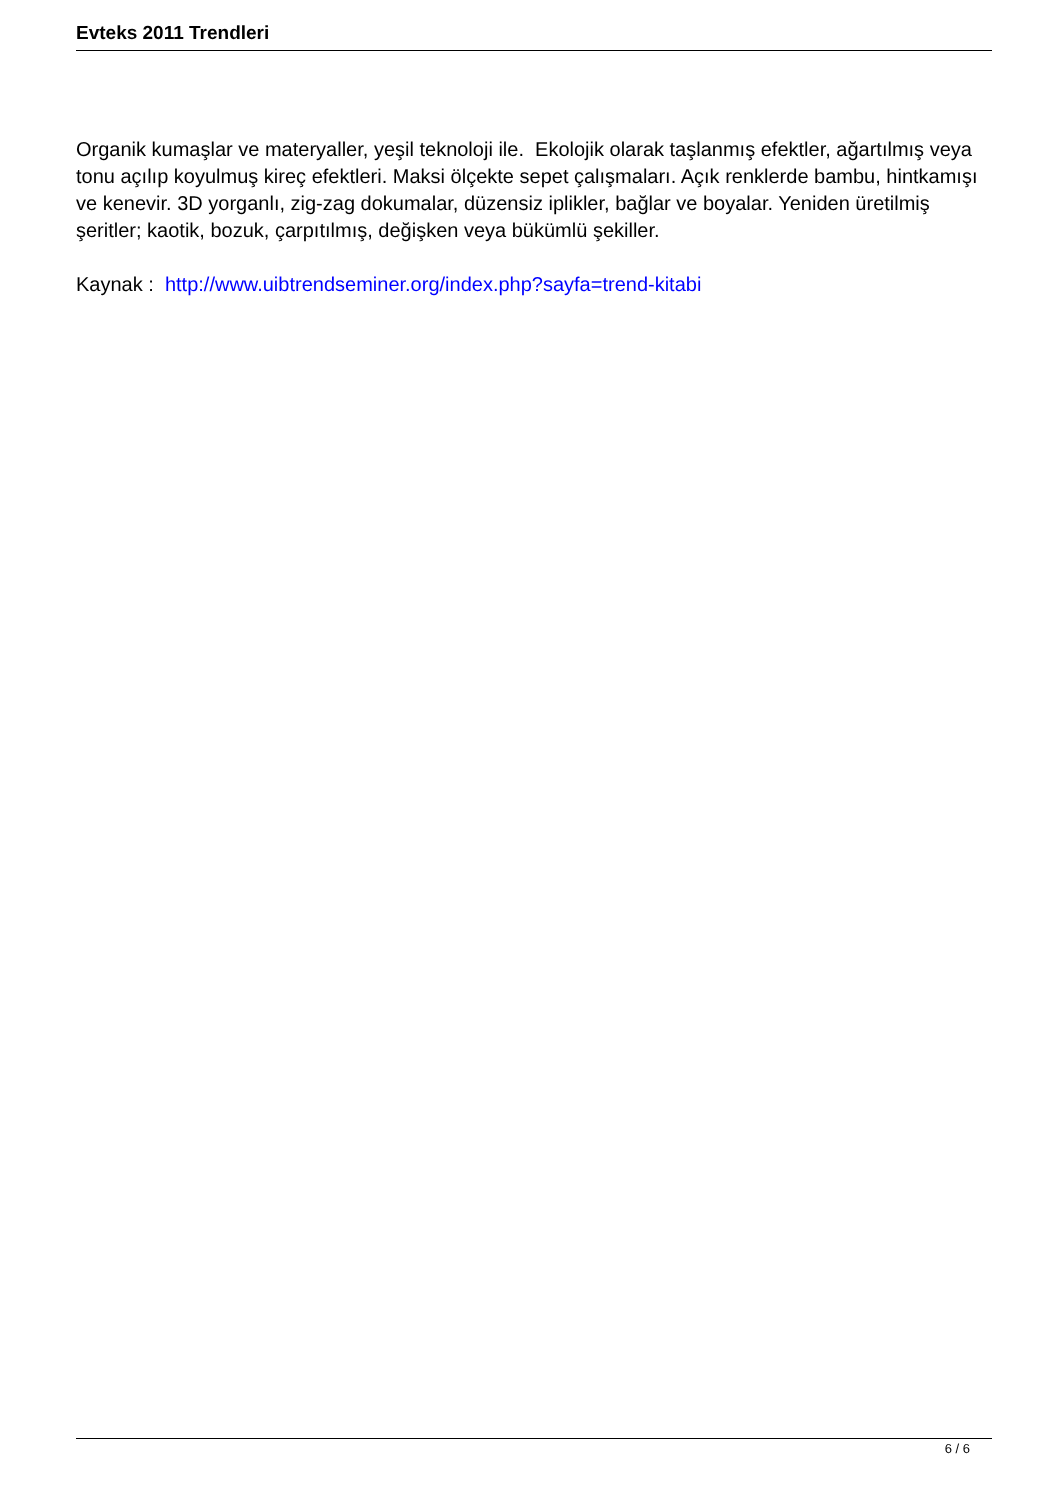Evteks 2011 Trendleri
Organik kumaşlar ve materyaller, yeşil teknoloji ile. Ekolojik olarak taşlanmış efektler, ağartılmış veya tonu açılıp koyulmuş kireç efektleri. Maksi ölçekte sepet çalışmaları. Açık renklerde bambu, hintkamışı ve kenevir. 3D yorganlı, zig-zag dokumalar, düzensiz iplikler, bağlar ve boyalar. Yeniden üretilmiş şeritler; kaotik, bozuk, çarpıtılmış, değişken veya bükümlü şekiller.
Kaynak : http://www.uibtrendseminer.org/index.php?sayfa=trend-kitabi
6 / 6